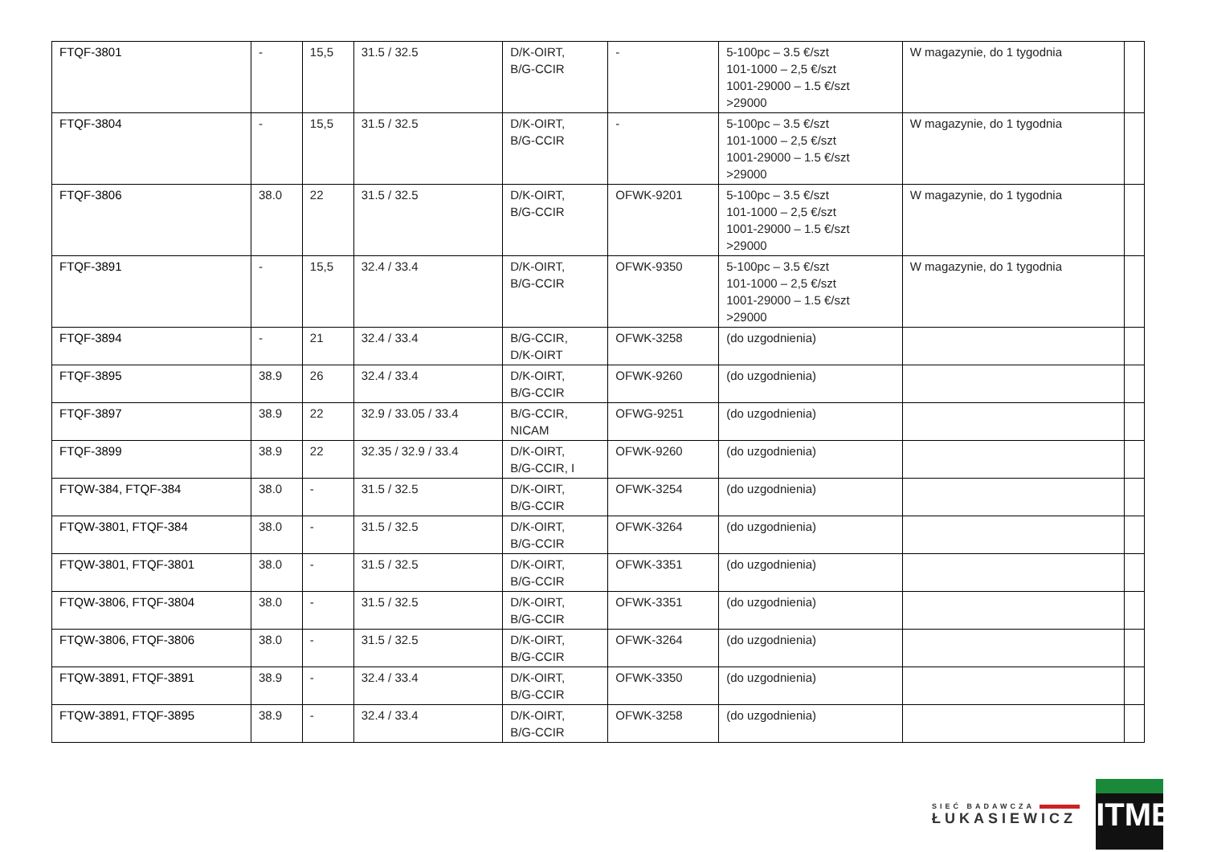| FTQF-3801 | - | 15,5 | 31.5 / 32.5 | D/K-OIRT, B/G-CCIR | - | 5-100pc – 3.5 €/szt 101-1000 – 2,5 €/szt 1001-29000 – 1.5 €/szt >29000 | W magazynie, do 1 tygodnia | |
| FTQF-3804 | - | 15,5 | 31.5 / 32.5 | D/K-OIRT, B/G-CCIR | - | 5-100pc – 3.5 €/szt 101-1000 – 2,5 €/szt 1001-29000 – 1.5 €/szt >29000 | W magazynie, do 1 tygodnia | |
| FTQF-3806 | 38.0 | 22 | 31.5 / 32.5 | D/K-OIRT, B/G-CCIR | OFWK-9201 | 5-100pc – 3.5 €/szt 101-1000 – 2,5 €/szt 1001-29000 – 1.5 €/szt >29000 | W magazynie, do 1 tygodnia | |
| FTQF-3891 | - | 15,5 | 32.4 / 33.4 | D/K-OIRT, B/G-CCIR | OFWK-9350 | 5-100pc – 3.5 €/szt 101-1000 – 2,5 €/szt 1001-29000 – 1.5 €/szt >29000 | W magazynie, do 1 tygodnia | |
| FTQF-3894 | - | 21 | 32.4 / 33.4 | B/G-CCIR, D/K-OIRT | OFWK-3258 | (do uzgodnienia) | | |
| FTQF-3895 | 38.9 | 26 | 32.4 / 33.4 | D/K-OIRT, B/G-CCIR | OFWK-9260 | (do uzgodnienia) | | |
| FTQF-3897 | 38.9 | 22 | 32.9 / 33.05 / 33.4 | B/G-CCIR, NICAM | OFWG-9251 | (do uzgodnienia) | | |
| FTQF-3899 | 38.9 | 22 | 32.35 / 32.9 / 33.4 | D/K-OIRT, B/G-CCIR, I | OFWK-9260 | (do uzgodnienia) | | |
| FTQW-384, FTQF-384 | 38.0 | - | 31.5 / 32.5 | D/K-OIRT, B/G-CCIR | OFWK-3254 | (do uzgodnienia) | | |
| FTQW-3801, FTQF-384 | 38.0 | - | 31.5 / 32.5 | D/K-OIRT, B/G-CCIR | OFWK-3264 | (do uzgodnienia) | | |
| FTQW-3801, FTQF-3801 | 38.0 | - | 31.5 / 32.5 | D/K-OIRT, B/G-CCIR | OFWK-3351 | (do uzgodnienia) | | |
| FTQW-3806, FTQF-3804 | 38.0 | - | 31.5 / 32.5 | D/K-OIRT, B/G-CCIR | OFWK-3351 | (do uzgodnienia) | | |
| FTQW-3806, FTQF-3806 | 38.0 | - | 31.5 / 32.5 | D/K-OIRT, B/G-CCIR | OFWK-3264 | (do uzgodnienia) | | |
| FTQW-3891, FTQF-3891 | 38.9 | - | 32.4 / 33.4 | D/K-OIRT, B/G-CCIR | OFWK-3350 | (do uzgodnienia) | | |
| FTQW-3891, FTQF-3895 | 38.9 | - | 32.4 / 33.4 | D/K-OIRT, B/G-CCIR | OFWK-3258 | (do uzgodnienia) | | |
SIEĆ BADAWCZA
ŁUKASIEWICZ
ITME